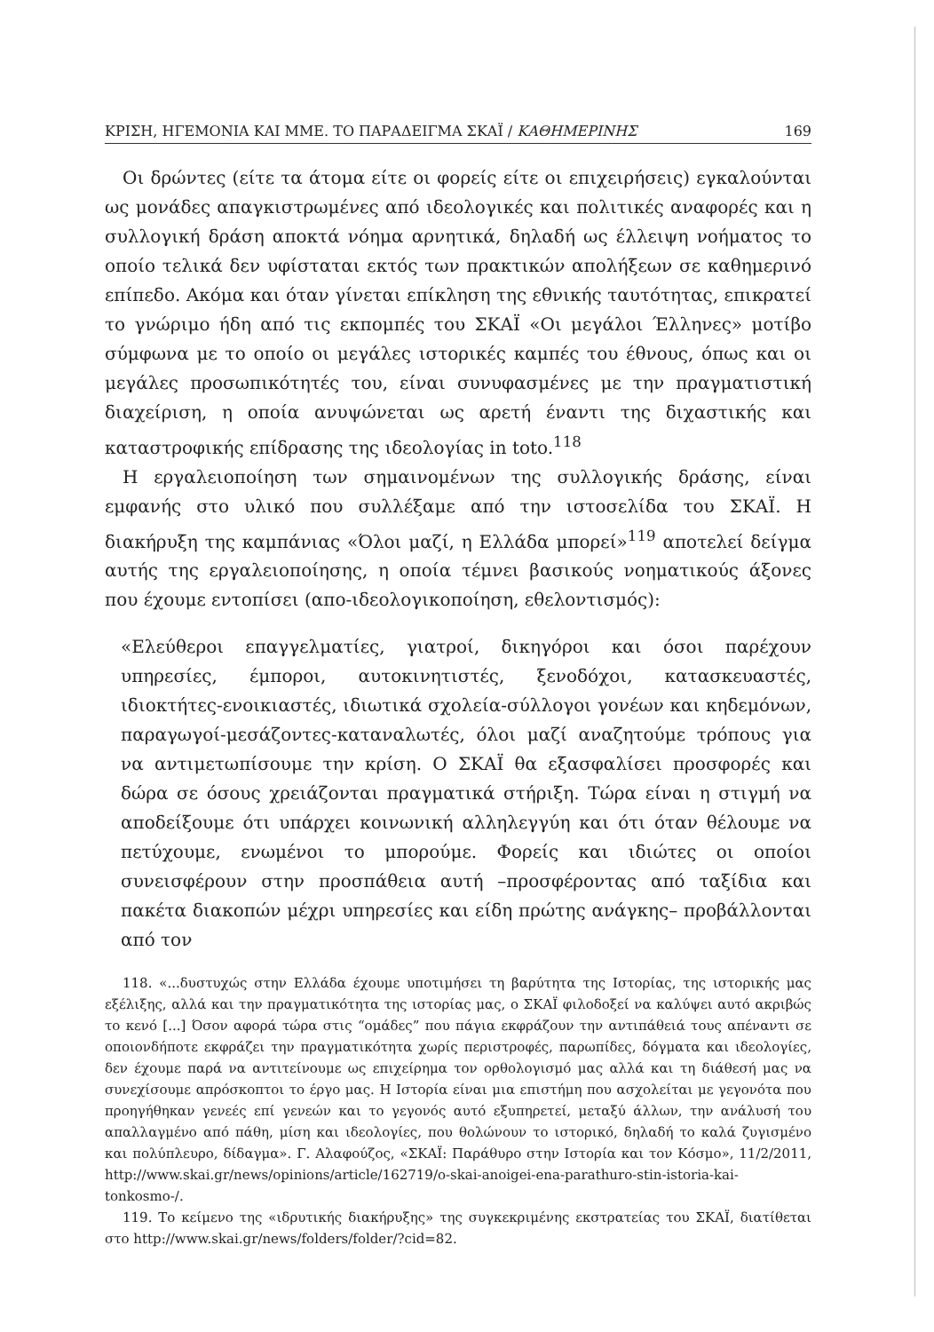ΚΡΙΣΗ, ΗΓΕΜΟΝΙΑ ΚΑΙ ΜΜΕ. ΤΟ ΠΑΡΑΔΕΙΓΜΑ ΣΚΑΪ / ΚΑΘΗΜΕΡΙΝΗΣ 169
Οι δρώντες (είτε τα άτομα είτε οι φορείς είτε οι επιχειρήσεις) εγκαλούνται ως μονάδες απαγκιστρωμένες από ιδεολογικές και πολιτικές αναφορές και η συλλογική δράση αποκτά νόημα αρνητικά, δηλαδή ως έλλειψη νοήματος το οποίο τελικά δεν υφίσταται εκτός των πρακτικών απολήξεων σε καθημερινό επίπεδο. Ακόμα και όταν γίνεται επίκληση της εθνικής ταυτότητας, επικρατεί το γνώριμο ήδη από τις εκπομπές του ΣΚΑΪ «Οι μεγάλοι Έλληνες» μοτίβο σύμφωνα με το οποίο οι μεγάλες ιστορικές καμπές του έθνους, όπως και οι μεγάλες προσωπικότητές του, είναι συνυφασμένες με την πραγματιστική διαχείριση, η οποία ανυψώνεται ως αρετή έναντι της διχαστικής και καταστροφικής επίδρασης της ιδεολογίας in toto.<sup>118</sup>
Η εργαλειοποίηση των σημαινομένων της συλλογικής δράσης, είναι εμφανής στο υλικό που συλλέξαμε από την ιστοσελίδα του ΣΚΑΪ. Η διακήρυξη της καμπάνιας «Όλοι μαζί, η Ελλάδα μπορεί»<sup>119</sup> αποτελεί δείγμα αυτής της εργαλειοποίησης, η οποία τέμνει βασικούς νοηματικούς άξονες που έχουμε εντοπίσει (απο-ιδεολογικοποίηση, εθελοντισμός):
«Ελεύθεροι επαγγελματίες, γιατροί, δικηγόροι και όσοι παρέχουν υπηρεσίες, έμποροι, αυτοκινητιστές, ξενοδόχοι, κατασκευαστές, ιδιοκτήτες-ενοικιαστές, ιδιωτικά σχολεία-σύλλογοι γονέων και κηδεμόνων, παραγωγοί-μεσάζοντες-καταναλωτές, όλοι μαζί αναζητούμε τρόπους για να αντιμετωπίσουμε την κρίση. Ο ΣΚΑΪ θα εξασφαλίσει προσφορές και δώρα σε όσους χρειάζονται πραγματικά στήριξη. Τώρα είναι η στιγμή να αποδείξουμε ότι υπάρχει κοινωνική αλληλεγγύη και ότι όταν θέλουμε να πετύχουμε, ενωμένοι το μπορούμε. Φορείς και ιδιώτες οι οποίοι συνεισφέρουν στην προσπάθεια αυτή –προσφέροντας από ταξίδια και πακέτα διακοπών μέχρι υπηρεσίες και είδη πρώτης ανάγκης– προβάλλονται από τον
118. «...δυστυχώς στην Ελλάδα έχουμε υποτιμήσει τη βαρύτητα της Ιστορίας, της ιστορικής μας εξέλιξης, αλλά και την πραγματικότητα της ιστορίας μας, ο ΣΚΑΪ φιλοδοξεί να καλύψει αυτό ακριβώς το κενό [...] Όσον αφορά τώρα στις “ομάδες” που πάγια εκφράζουν την αντιπάθειά τους απέναντι σε οποιονδήποτε εκφράζει την πραγματικότητα χωρίς περιστροφές, παρωπίδες, δόγματα και ιδεολογίες, δεν έχουμε παρά να αντιτείνουμε ως επιχείρημα τον ορθολογισμό μας αλλά και τη διάθεσή μας να συνεχίσουμε απρόσκοπτοι το έργο μας. Η Ιστορία είναι μια επιστήμη που ασχολείται με γεγονότα που προηγήθηκαν γενεές επί γενεών και το γεγονός αυτό εξυπηρετεί, μεταξύ άλλων, την ανάλυσή του απαλλαγμένο από πάθη, μίση και ιδεολογίες, που θολώνουν το ιστορικό, δηλαδή το καλά ζυγισμένο και πολύπλευρο, δίδαγμα». Γ. Αλαφούζος, «ΣΚΑΪ: Παράθυρο στην Ιστορία και τον Κόσμο», 11/2/2011, http://www.skai.gr/news/opinions/article/162719/o-skai-anoigei-ena-parathuro-stin-istoria-kai-tonkosmo-/.
119. Το κείμενο της «ιδρυτικής διακήρυξης» της συγκεκριμένης εκστρατείας του ΣΚΑΪ, διατίθεται στο http://www.skai.gr/news/folders/folder/?cid=82.